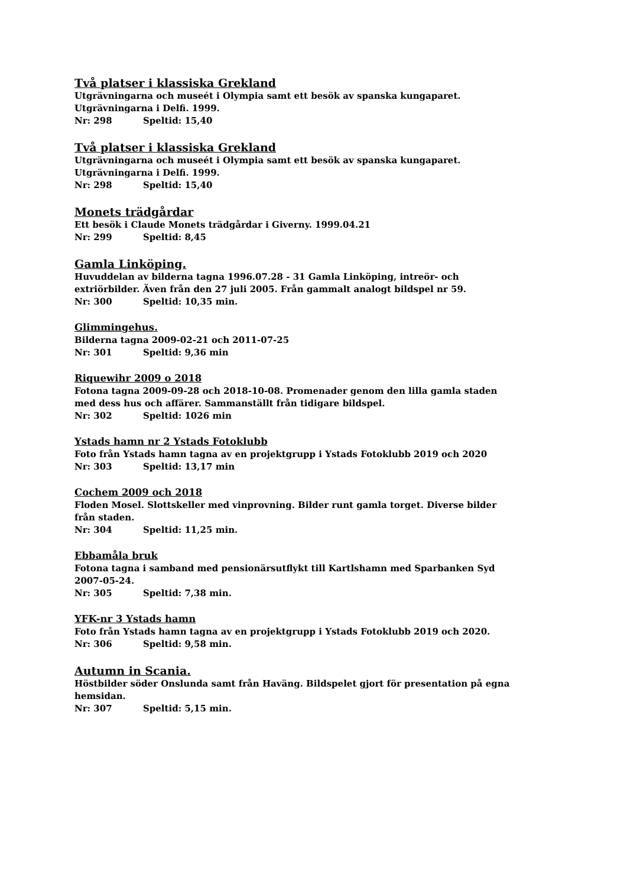Två platser i klassiska Grekland
Utgrävningarna och museét i Olympia samt ett besök av spanska kungaparet.
Utgrävningarna i Delfi. 1999.
Nr: 298 Speltid: 15,40
Två platser i klassiska Grekland
Utgrävningarna och museét i Olympia samt ett besök av spanska kungaparet.
Utgrävningarna i Delfi. 1999.
Nr: 298 Speltid: 15,40
Monets trädgårdar
Ett besök i Claude Monets trädgårdar i Giverny. 1999.04.21
Nr: 299 Speltid: 8,45
Gamla Linköping.
Huvuddelan av bilderna tagna 1996.07.28 - 31 Gamla Linköping, intreör- och
extriörbilder. Även från den 27 juli 2005. Från gammalt analogt bildspel nr 59.
Nr: 300 Speltid: 10,35 min.
Glimmingehus.
Bilderna tagna 2009-02-21 och 2011-07-25
Nr: 301 Speltid: 9,36 min
Riquewihr 2009 o 2018
Fotona tagna 2009-09-28 och 2018-10-08. Promenader genom den lilla gamla staden
med dess hus och affärer. Sammanställt från tidigare bildspel.
Nr: 302 Speltid: 1026 min
Ystads hamn nr 2 Ystads Fotoklubb
Foto från Ystads hamn tagna av en projektgrupp i Ystads Fotoklubb 2019 och 2020
Nr: 303 Speltid: 13,17 min
Cochem 2009 och 2018
Floden Mosel. Slottskeller med vinprovning. Bilder runt gamla torget. Diverse bilder
från staden.
Nr: 304 Speltid: 11,25 min.
Ebbamåla bruk
Fotona tagna i samband med pensionärsutflykt till Kartlshamn med Sparbanken Syd
2007-05-24.
Nr: 305 Speltid: 7,38 min.
YFK-nr 3 Ystads hamn
Foto från Ystads hamn tagna av en projektgrupp i Ystads Fotoklubb 2019 och 2020.
Nr: 306 Speltid: 9,58 min.
Autumn in Scania.
Höstbilder söder Onslunda samt från Haväng. Bildspelet gjort för presentation på egna
hemsidan.
Nr: 307 Speltid: 5,15 min.